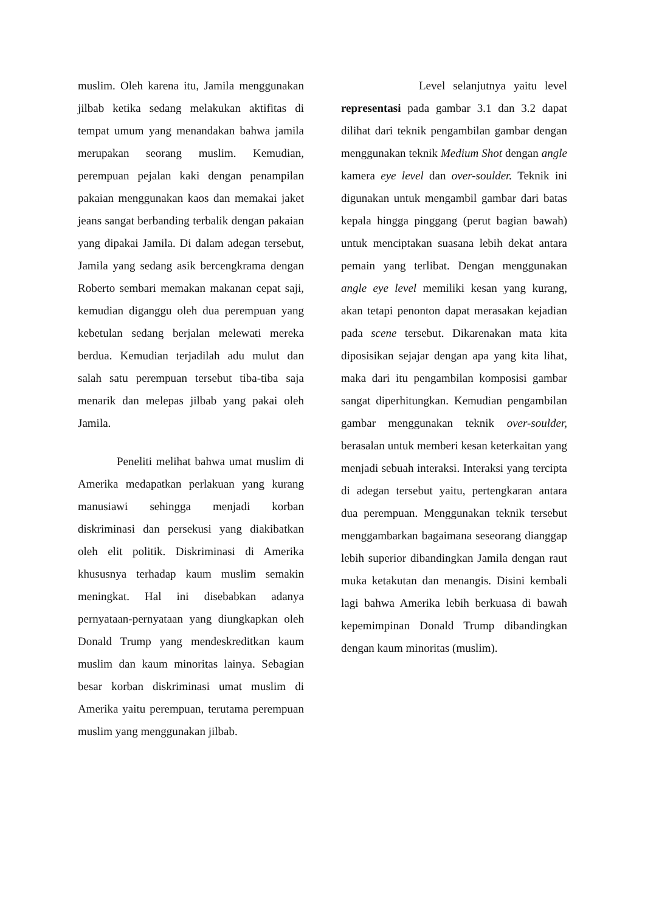muslim. Oleh karena itu, Jamila menggunakan jilbab ketika sedang melakukan aktifitas di tempat umum yang menandakan bahwa jamila merupakan seorang muslim. Kemudian, perempuan pejalan kaki dengan penampilan pakaian menggunakan kaos dan memakai jaket jeans sangat berbanding terbalik dengan pakaian yang dipakai Jamila. Di dalam adegan tersebut, Jamila yang sedang asik bercengkrama dengan Roberto sembari memakan makanan cepat saji, kemudian diganggu oleh dua perempuan yang kebetulan sedang berjalan melewati mereka berdua. Kemudian terjadilah adu mulut dan salah satu perempuan tersebut tiba-tiba saja menarik dan melepas jilbab yang pakai oleh Jamila.
Peneliti melihat bahwa umat muslim di Amerika medapatkan perlakuan yang kurang manusiawi sehingga menjadi korban diskriminasi dan persekusi yang diakibatkan oleh elit politik. Diskriminasi di Amerika khususnya terhadap kaum muslim semakin meningkat. Hal ini disebabkan adanya pernyataan-pernyataan yang diungkapkan oleh Donald Trump yang mendeskreditkan kaum muslim dan kaum minoritas lainya. Sebagian besar korban diskriminasi umat muslim di Amerika yaitu perempuan, terutama perempuan muslim yang menggunakan jilbab.
Level selanjutnya yaitu level representasi pada gambar 3.1 dan 3.2 dapat dilihat dari teknik pengambilan gambar dengan menggunakan teknik Medium Shot dengan angle kamera eye level dan over-soulder. Teknik ini digunakan untuk mengambil gambar dari batas kepala hingga pinggang (perut bagian bawah) untuk menciptakan suasana lebih dekat antara pemain yang terlibat. Dengan menggunakan angle eye level memiliki kesan yang kurang, akan tetapi penonton dapat merasakan kejadian pada scene tersebut. Dikarenakan mata kita diposisikan sejajar dengan apa yang kita lihat, maka dari itu pengambilan komposisi gambar sangat diperhitungkan. Kemudian pengambilan gambar menggunakan teknik over-soulder, berasalan untuk memberi kesan keterkaitan yang menjadi sebuah interaksi. Interaksi yang tercipta di adegan tersebut yaitu, pertengkaran antara dua perempuan. Menggunakan teknik tersebut menggambarkan bagaimana seseorang dianggap lebih superior dibandingkan Jamila dengan raut muka ketakutan dan menangis. Disini kembali lagi bahwa Amerika lebih berkuasa di bawah kepemimpinan Donald Trump dibandingkan dengan kaum minoritas (muslim).